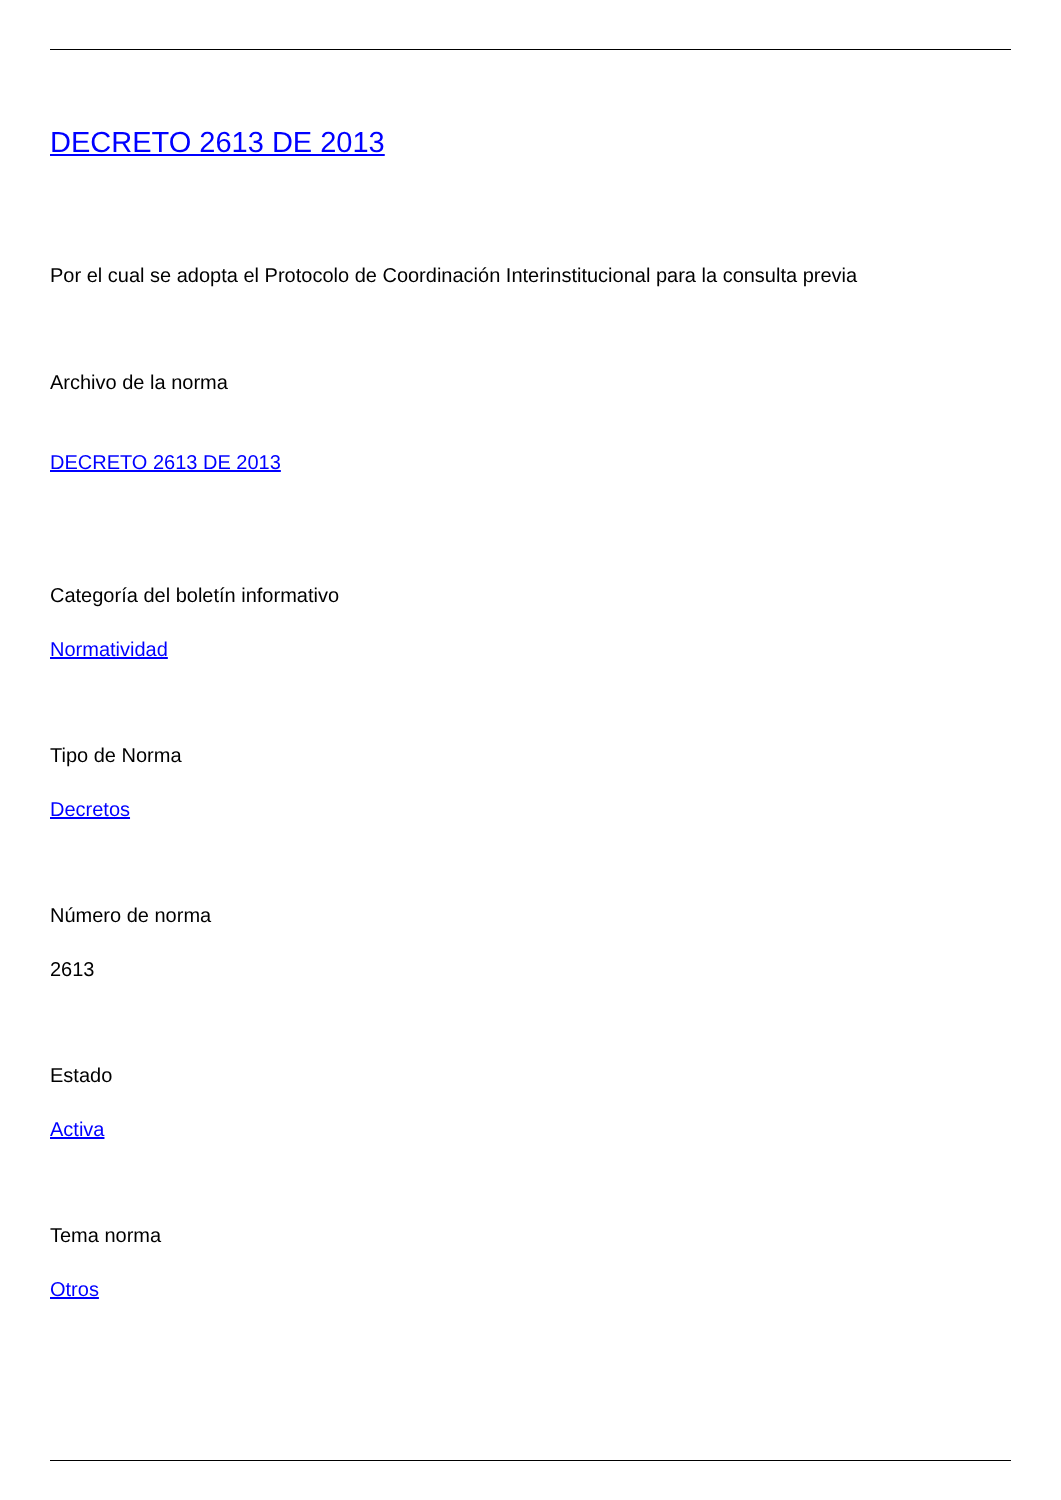DECRETO 2613 DE 2013
Por el cual se adopta el Protocolo de Coordinación Interinstitucional para la consulta previa
Archivo de la norma
DECRETO 2613 DE 2013
Categoría del boletín informativo
Normatividad
Tipo de Norma
Decretos
Número de norma
2613
Estado
Activa
Tema norma
Otros